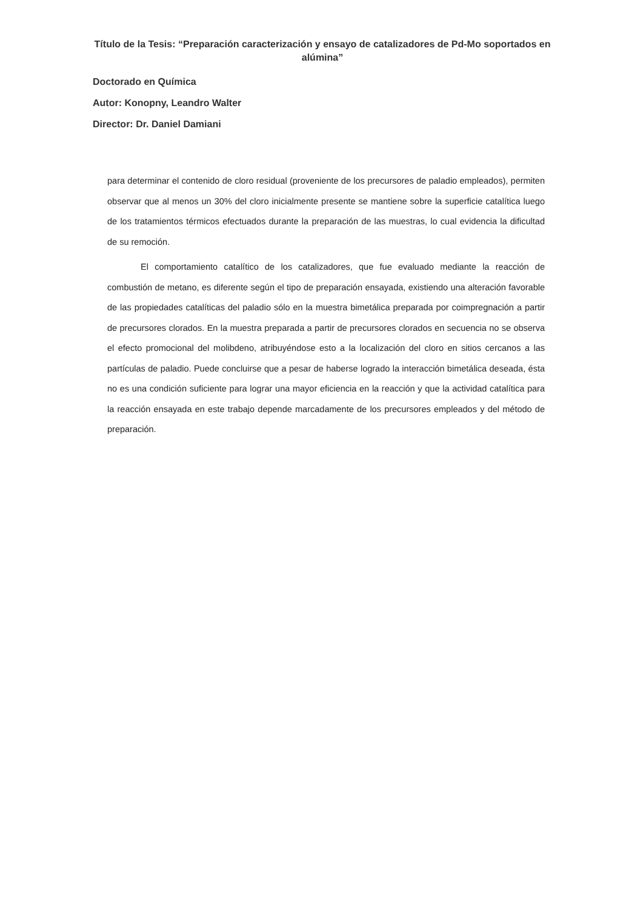Título de la Tesis: “Preparación caracterización y ensayo de catalizadores de Pd-Mo soportados en alúmina”
Doctorado en Química
Autor: Konopny, Leandro Walter
Director: Dr. Daniel Damiani
para determinar el contenido de cloro residual (proveniente de los precursores de paladio empleados), permiten observar que al menos un 30% del cloro inicialmente presente se mantiene sobre la superficie catalítica luego de los tratamientos térmicos efectuados durante la preparación de las muestras, lo cual evidencia la dificultad de su remoción.
El comportamiento catalítico de los catalizadores, que fue evaluado mediante la reacción de combustión de metano, es diferente según el tipo de preparación ensayada, existiendo una alteración favorable de las propiedades catalíticas del paladio sólo en la muestra bimetálica preparada por coimpregnación a partir de precursores clorados. En la muestra preparada a partir de precursores clorados en secuencia no se observa el efecto promocional del molibdeno, atribuyéndose esto a la localización del cloro en sitios cercanos a las partículas de paladio. Puede concluirse que a pesar de haberse logrado la interacción bimetálica deseada, ésta no es una condición suficiente para lograr una mayor eficiencia en la reacción y que la actividad catalítica para la reacción ensayada en este trabajo depende marcadamente de los precursores empleados y del método de preparación.